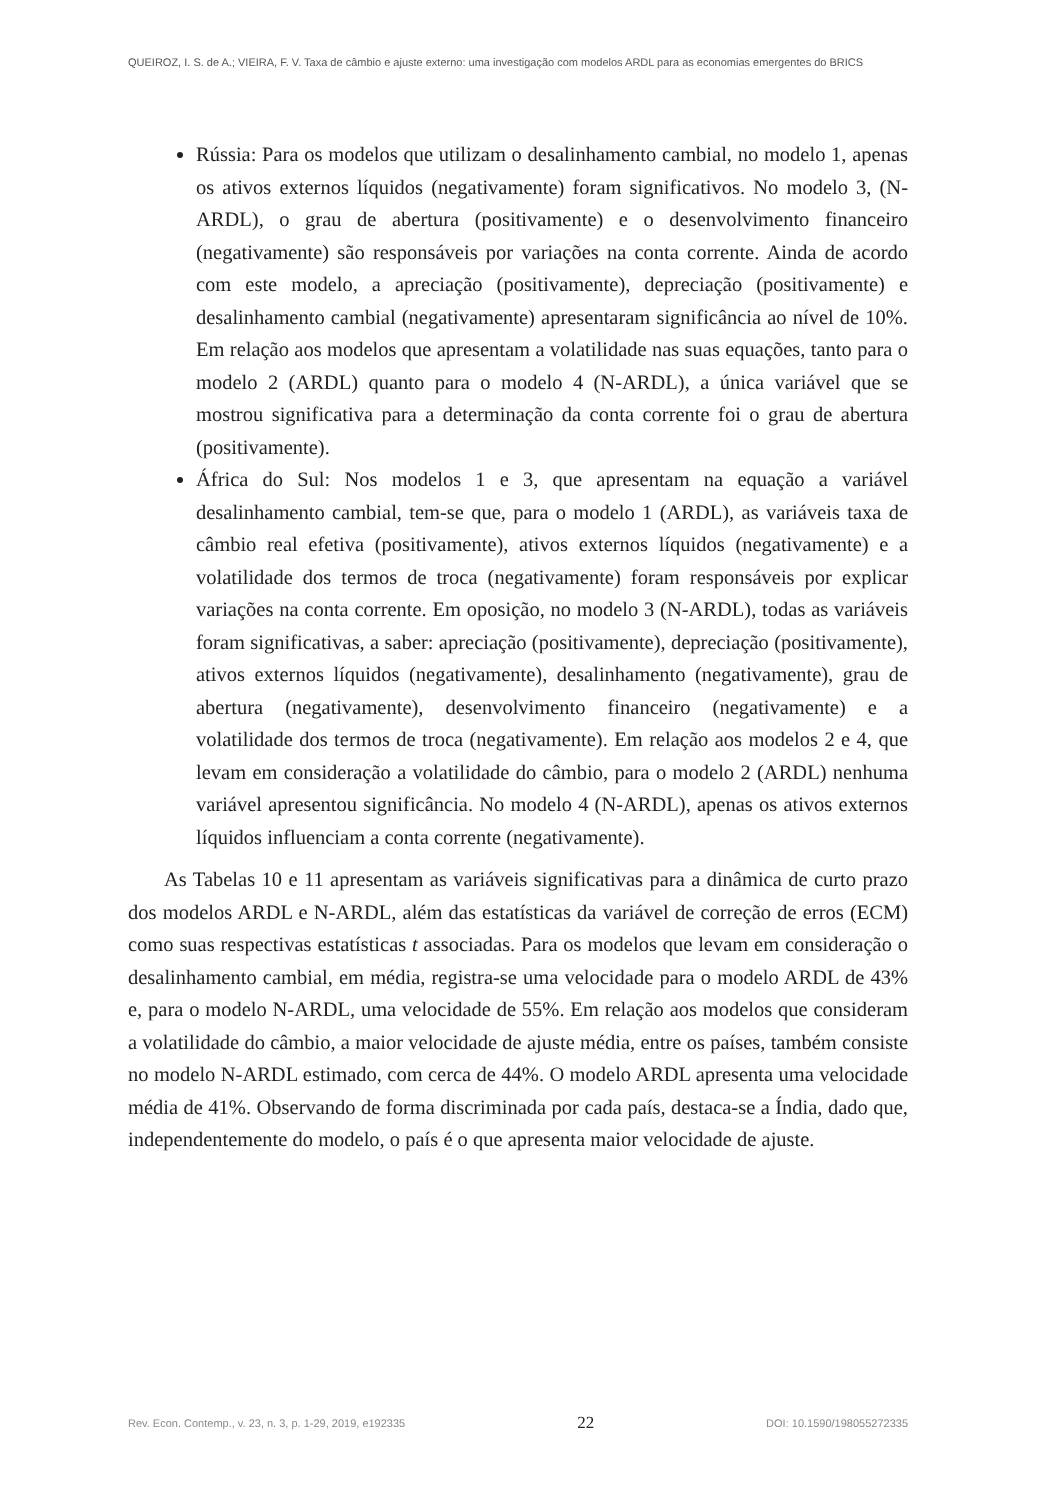QUEIROZ, I. S. de A.; VIEIRA, F. V. Taxa de câmbio e ajuste externo: uma investigação com modelos ARDL para as economias emergentes do BRICS
Rússia: Para os modelos que utilizam o desalinhamento cambial, no modelo 1, apenas os ativos externos líquidos (negativamente) foram significativos. No modelo 3, (N-ARDL), o grau de abertura (positivamente) e o desenvolvimento financeiro (negativamente) são responsáveis por variações na conta corrente. Ainda de acordo com este modelo, a apreciação (positivamente), depreciação (positivamente) e desalinhamento cambial (negativamente) apresentaram significância ao nível de 10%. Em relação aos modelos que apresentam a volatilidade nas suas equações, tanto para o modelo 2 (ARDL) quanto para o modelo 4 (N-ARDL), a única variável que se mostrou significativa para a determinação da conta corrente foi o grau de abertura (positivamente).
África do Sul: Nos modelos 1 e 3, que apresentam na equação a variável desalinhamento cambial, tem-se que, para o modelo 1 (ARDL), as variáveis taxa de câmbio real efetiva (positivamente), ativos externos líquidos (negativamente) e a volatilidade dos termos de troca (negativamente) foram responsáveis por explicar variações na conta corrente. Em oposição, no modelo 3 (N-ARDL), todas as variáveis foram significativas, a saber: apreciação (positivamente), depreciação (positivamente), ativos externos líquidos (negativamente), desalinhamento (negativamente), grau de abertura (negativamente), desenvolvimento financeiro (negativamente) e a volatilidade dos termos de troca (negativamente). Em relação aos modelos 2 e 4, que levam em consideração a volatilidade do câmbio, para o modelo 2 (ARDL) nenhuma variável apresentou significância. No modelo 4 (N-ARDL), apenas os ativos externos líquidos influenciam a conta corrente (negativamente).
As Tabelas 10 e 11 apresentam as variáveis significativas para a dinâmica de curto prazo dos modelos ARDL e N-ARDL, além das estatísticas da variável de correção de erros (ECM) como suas respectivas estatísticas t associadas. Para os modelos que levam em consideração o desalinhamento cambial, em média, registra-se uma velocidade para o modelo ARDL de 43% e, para o modelo N-ARDL, uma velocidade de 55%. Em relação aos modelos que consideram a volatilidade do câmbio, a maior velocidade de ajuste média, entre os países, também consiste no modelo N-ARDL estimado, com cerca de 44%. O modelo ARDL apresenta uma velocidade média de 41%. Observando de forma discriminada por cada país, destaca-se a Índia, dado que, independentemente do modelo, o país é o que apresenta maior velocidade de ajuste.
Rev. Econ. Contemp., v. 23, n. 3, p. 1-29, 2019, e192335 22 DOI: 10.1590/198055272335